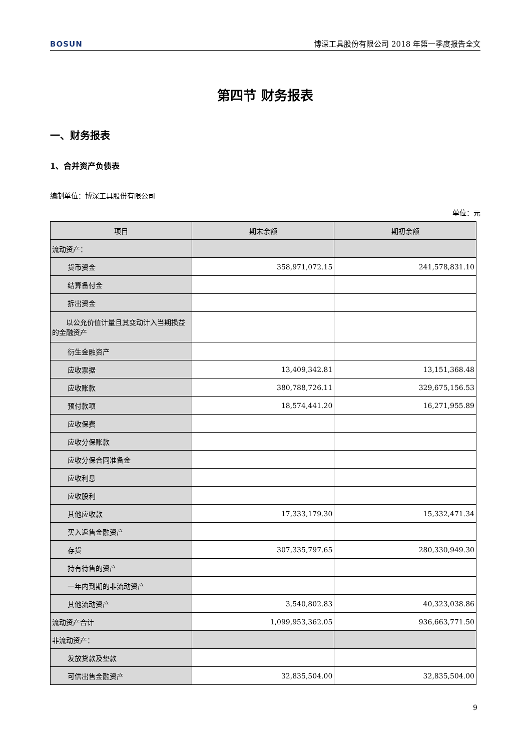BOSUN 博深工具股份有限公司 2018 年第一季度报告全文
第四节 财务报表
一、财务报表
1、合并资产负债表
编制单位：博深工具股份有限公司
单位：元
| 项目 | 期末余额 | 期初余额 |
| --- | --- | --- |
| 流动资产： | | |
| 货币资金 | 358,971,072.15 | 241,578,831.10 |
| 结算备付金 | | |
| 拆出资金 | | |
| 以公允价值计量且其变动计入当期损益的金融资产 | | |
| 衍生金融资产 | | |
| 应收票据 | 13,409,342.81 | 13,151,368.48 |
| 应收账款 | 380,788,726.11 | 329,675,156.53 |
| 预付款项 | 18,574,441.20 | 16,271,955.89 |
| 应收保费 | | |
| 应收分保账款 | | |
| 应收分保合同准备金 | | |
| 应收利息 | | |
| 应收股利 | | |
| 其他应收款 | 17,333,179.30 | 15,332,471.34 |
| 买入返售金融资产 | | |
| 存货 | 307,335,797.65 | 280,330,949.30 |
| 持有待售的资产 | | |
| 一年内到期的非流动资产 | | |
| 其他流动资产 | 3,540,802.83 | 40,323,038.86 |
| 流动资产合计 | 1,099,953,362.05 | 936,663,771.50 |
| 非流动资产： | | |
| 发放贷款及垫款 | | |
| 可供出售金融资产 | 32,835,504.00 | 32,835,504.00 |
9